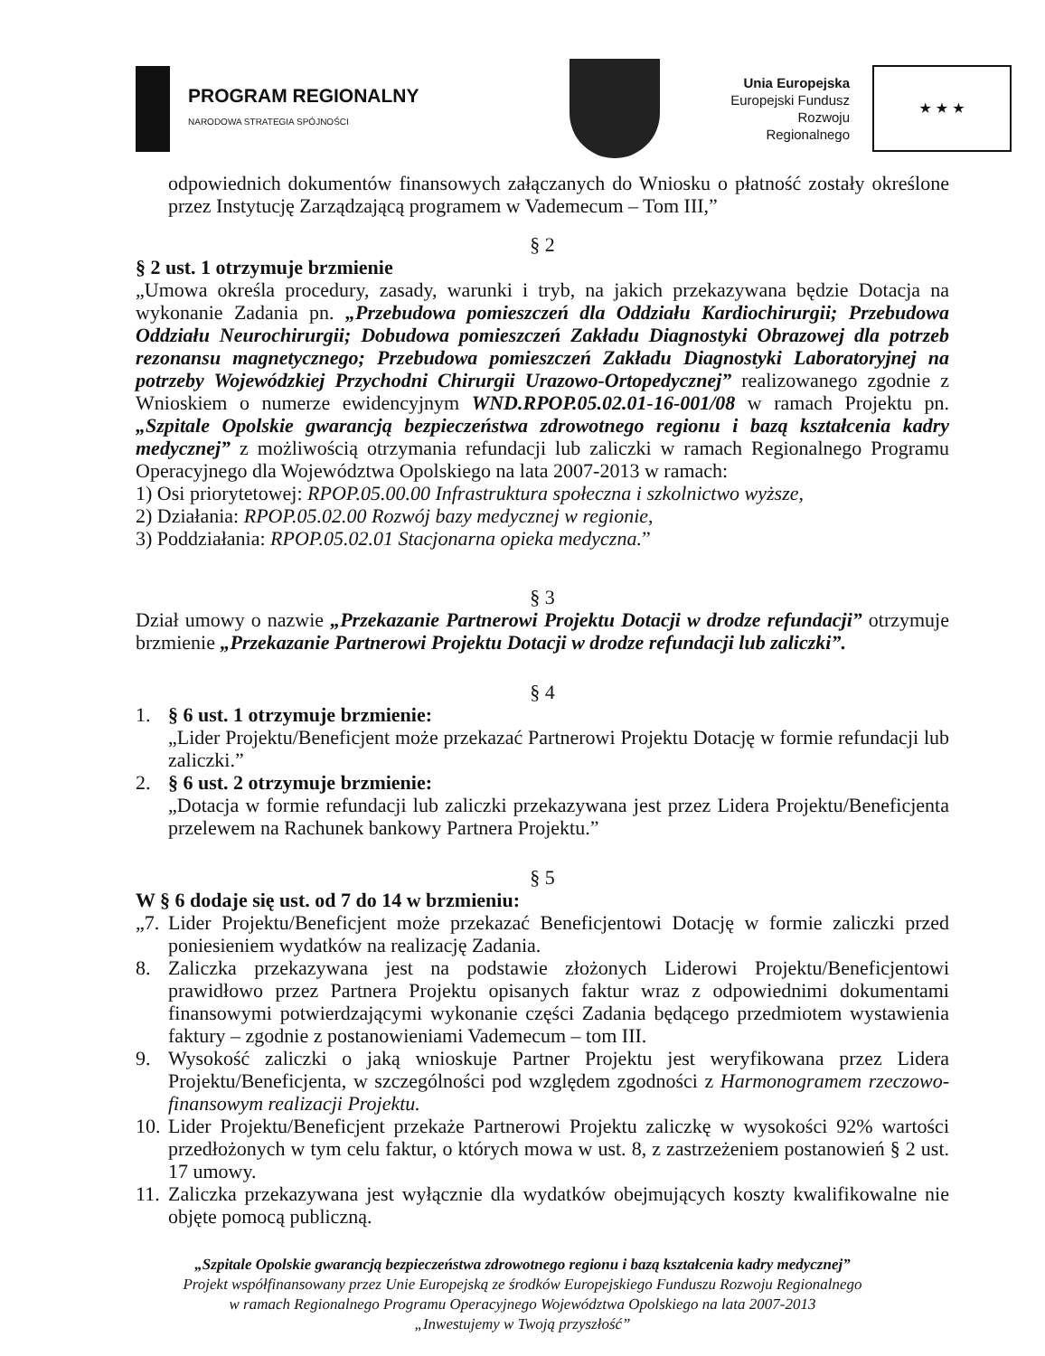PROGRAM REGIONALNY
NARODOWA STRATEGIA SPÓJNOŚCI
Unia Europejska
Europejski Fundusz
Rozwoju Regionalnego
★ ★ ★
odpowiednich dokumentów finansowych załączanych do Wniosku o płatność zostały określone przez Instytucję Zarządzającą programem w Vademecum – Tom III,”
§ 2
§ 2 ust. 1 otrzymuje brzmienie
„Umowa określa procedury, zasady, warunki i tryb, na jakich przekazywana będzie Dotacja na wykonanie Zadania pn. „Przebudowa pomieszczeń dla Oddziału Kardiochirurgii; Przebudowa Oddziału Neurochirurgii; Dobudowa pomieszczeń Zakładu Diagnostyki Obrazowej dla potrzeb rezonansu magnetycznego; Przebudowa pomieszczeń Zakładu Diagnostyki Laboratoryjnej na potrzeby Wojewódzkiej Przychodni Chirurgii Urazowo-Ortopedycznej” realizowanego zgodnie z Wnioskiem o numerze ewidencyjnym WND.RPOP.05.02.01-16-001/08 w ramach Projektu pn. „Szpitale Opolskie gwarancją bezpieczeństwa zdrowotnego regionu i bazą kształcenia kadry medycznej” z możliwością otrzymania refundacji lub zaliczki w ramach Regionalnego Programu Operacyjnego dla Województwa Opolskiego na lata 2007-2013 w ramach:
1) Osi priorytetowej: RPOP.05.00.00 Infrastruktura społeczna i szkolnictwo wyższe,
2) Działania: RPOP.05.02.00 Rozwój bazy medycznej w regionie,
3) Poddziałania: RPOP.05.02.01 Stacjonarna opieka medyczna.”
§ 3
Dział umowy o nazwie „Przekazanie Partnerowi Projektu Dotacji w drodze refundacji” otrzymuje brzmienie „Przekazanie Partnerowi Projektu Dotacji w drodze refundacji lub zaliczki”.
§ 4
1. § 6 ust. 1 otrzymuje brzmienie:
„Lider Projektu/Beneficjent może przekazać Partnerowi Projektu Dotację w formie refundacji lub zaliczki.”
2. § 6 ust. 2 otrzymuje brzmienie:
„Dotacja w formie refundacji lub zaliczki przekazywana jest przez Lidera Projektu/Beneficjenta przelewem na Rachunek bankowy Partnera Projektu.”
§ 5
W § 6 dodaje się ust. od 7 do 14 w brzmieniu:
„7.
Lider Projektu/Beneficjent może przekazać Beneficjentowi Dotację w formie zaliczki przed poniesieniem wydatków na realizację Zadania.
8. Zaliczka przekazywana jest na podstawie złożonych Liderowi Projektu/Beneficjentowi prawidłowo przez Partnera Projektu opisanych faktur wraz z odpowiednimi dokumentami finansowymi potwierdzającymi wykonanie części Zadania będącego przedmiotem wystawienia faktury – zgodnie z postanowieniami Vademecum – tom III.
9. Wysokość zaliczki o jaką wnioskuje Partner Projektu jest weryfikowana przez Lidera Projektu/Beneficjenta, w szczególności pod względem zgodności z Harmonogramem rzeczowo-finansowym realizacji Projektu.
10.
Lider Projektu/Beneficjent przekaże Partnerowi Projektu zaliczkę w wysokości 92% wartości przedłożonych w tym celu faktur, o których mowa w ust. 8, z zastrzeżeniem postanowień § 2 ust. 17 umowy.
11.
Zaliczka przekazywana jest wyłącznie dla wydatków obejmujących koszty kwalifikowalne nie objęte pomocą publiczną.
„Szpitale Opolskie gwarancją bezpieczeństwa zdrowotnego regionu i bazą kształcenia kadry medycznej”
Projekt współfinansowany przez Unie Europejską ze środków Europejskiego Funduszu Rozwoju Regionalnego
w ramach Regionalnego Programu Operacyjnego Województwa Opolskiego na lata 2007-2013
„Inwestujemy w Twoją przyszłość”